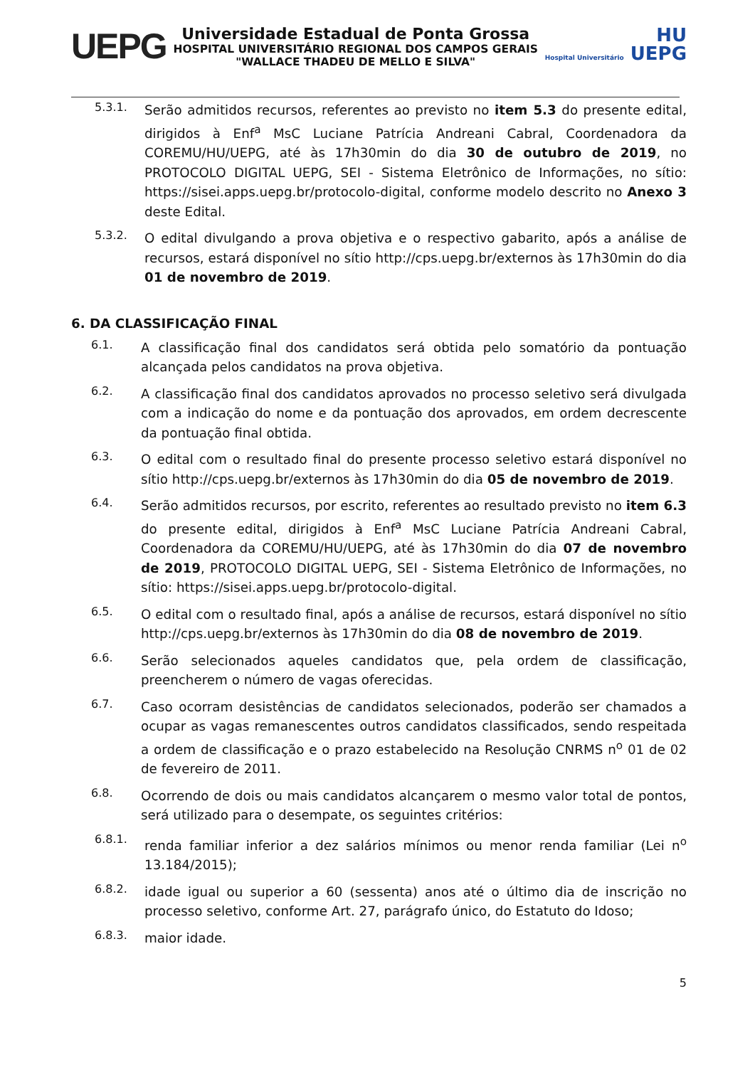UEPG
Universidade Estadual de Ponta Grossa
HOSPITAL UNIVERSITÁRIO REGIONAL DOS CAMPOS GERAIS
"WALLACE THADEU DE MELLO E SILVA"
HU
Hospital Universitário UEPG
5.3.1.
Serão admitidos recursos, referentes ao previsto no item 5.3 do presente edital, dirigidos à Enf<sup>a</sup> MsC Luciane Patrícia Andreani Cabral, Coordenadora da COREMU/HU/UEPG, até às 17h30min do dia 30 de outubro de 2019, no PROTOCOLO DIGITAL UEPG, SEI - Sistema Eletrônico de Informações, no sítio: https://sisei.apps.uepg.br/protocolo-digital, conforme modelo descrito no Anexo 3 deste Edital.
5.3.2.
O edital divulgando a prova objetiva e o respectivo gabarito, após a análise de recursos, estará disponível no sítio http://cps.uepg.br/externos às 17h30min do dia 01 de novembro de 2019.
6. DA CLASSIFICAÇÃO FINAL
6.1.
A classificação final dos candidatos será obtida pelo somatório da pontuação alcançada pelos candidatos na prova objetiva.
6.2.
A classificação final dos candidatos aprovados no processo seletivo será divulgada com a indicação do nome e da pontuação dos aprovados, em ordem decrescente da pontuação final obtida.
6.3.
O edital com o resultado final do presente processo seletivo estará disponível no sítio http://cps.uepg.br/externos às 17h30min do dia 05 de novembro de 2019.
6.4.
Serão admitidos recursos, por escrito, referentes ao resultado previsto no item 6.3 do presente edital, dirigidos à Enf<sup>a</sup> MsC Luciane Patrícia Andreani Cabral, Coordenadora da COREMU/HU/UEPG, até às 17h30min do dia 07 de novembro de 2019, PROTOCOLO DIGITAL UEPG, SEI - Sistema Eletrônico de Informações, no sítio: https://sisei.apps.uepg.br/protocolo-digital.
6.5.
O edital com o resultado final, após a análise de recursos, estará disponível no sítio http://cps.uepg.br/externos às 17h30min do dia 08 de novembro de 2019.
6.6.
Serão selecionados aqueles candidatos que, pela ordem de classificação, preencherem o número de vagas oferecidas.
6.7.
Caso ocorram desistências de candidatos selecionados, poderão ser chamados a ocupar as vagas remanescentes outros candidatos classificados, sendo respeitada a ordem de classificação e o prazo estabelecido na Resolução CNRMS n<sup>o</sup> 01 de 02 de fevereiro de 2011.
6.8.
Ocorrendo de dois ou mais candidatos alcançarem o mesmo valor total de pontos, será utilizado para o desempate, os seguintes critérios:
6.8.1.
renda familiar inferior a dez salários mínimos ou menor renda familiar (Lei n<sup>o</sup> 13.184/2015);
6.8.2.
idade igual ou superior a 60 (sessenta) anos até o último dia de inscrição no processo seletivo, conforme Art. 27, parágrafo único, do Estatuto do Idoso;
6.8.3.
maior idade.
5